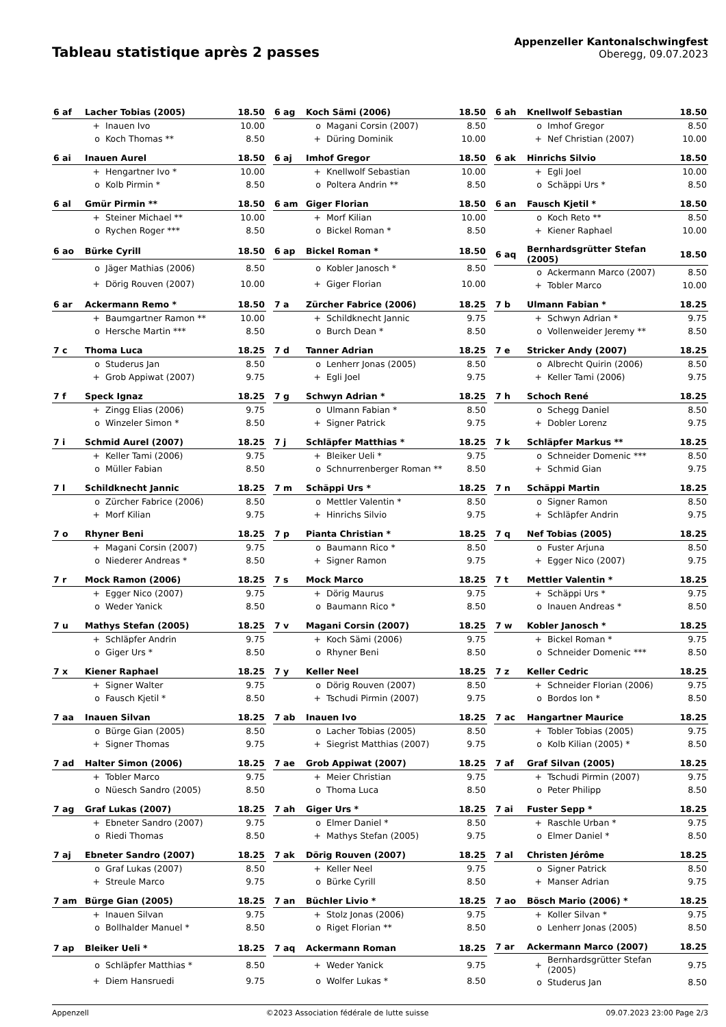Tableau statistique après 2 passes
Appenzeller Kantonalschwingfest
Oberegg, 09.07.2023
| 6 af | Lacher Tobias (2005) | | 18.50 |
| | + | Inauen Ivo | 10.00 |
| | o | Koch Thomas ** | 8.50 |
| 6 ag | Koch Sämi (2006) | | 18.50 |
| | o | Magani Corsin (2007) | 8.50 |
| | + | Düring Dominik | 10.00 |
| 6 ah | Knellwolf Sebastian | | 18.50 |
| | o | Imhof Gregor | 8.50 |
| | + | Nef Christian (2007) | 10.00 |
| 6 ai | Inauen Aurel | | 18.50 |
| | + | Hengartner Ivo * | 10.00 |
| | o | Kolb Pirmin * | 8.50 |
| 6 aj | Imhof Gregor | | 18.50 |
| | + | Knellwolf Sebastian | 10.00 |
| | o | Poltera Andrin ** | 8.50 |
| 6 ak | Hinrichs Silvio | | 18.50 |
| | + | Egli Joel | 10.00 |
| | o | Schäppi Urs * | 8.50 |
| 6 al | Gmür Pirmin ** | | 18.50 |
| | + | Steiner Michael ** | 10.00 |
| | o | Rychen Roger *** | 8.50 |
| 6 am | Giger Florian | | 18.50 |
| | + | Morf Kilian | 10.00 |
| | o | Bickel Roman * | 8.50 |
| 6 an | Fausch Kjetil * | | 18.50 |
| | o | Koch Reto ** | 8.50 |
| | + | Kiener Raphael | 10.00 |
| 6 ao | Bürke Cyrill | | 18.50 |
| | o | Jäger Mathias (2006) | 8.50 |
| | + | Dörig Rouven (2007) | 10.00 |
| 6 ap | Bickel Roman * | | 18.50 |
| | o | Kobler Janosch * | 8.50 |
| | + | Giger Florian | 10.00 |
| 6 aq | Bernhardsgrütter Stefan (2005) | | 18.50 |
| | o | Ackermann Marco (2007) | 8.50 |
| | + | Tobler Marco | 10.00 |
| 6 ar | Ackermann Remo * | | 18.50 |
| | + | Baumgartner Ramon ** | 10.00 |
| | o | Hersche Martin *** | 8.50 |
| 7 a | Zürcher Fabrice (2006) | | 18.25 |
| | + | Schildknecht Jannic | 9.75 |
| | o | Burch Dean * | 8.50 |
| 7 b | Ulmann Fabian * | | 18.25 |
| | + | Schwyn Adrian * | 9.75 |
| | o | Vollenweider Jeremy ** | 8.50 |
| 7 c | Thoma Luca | | 18.25 |
| | o | Studerus Jan | 8.50 |
| | + | Grob Appiwat (2007) | 9.75 |
| 7 d | Tanner Adrian | | 18.25 |
| | o | Lenherr Jonas (2005) | 8.50 |
| | + | Egli Joel | 9.75 |
| 7 e | Stricker Andy (2007) | | 18.25 |
| | o | Albrecht Quirin (2006) | 8.50 |
| | + | Keller Tami (2006) | 9.75 |
| 7 f | Speck Ignaz | | 18.25 |
| | + | Zingg Elias (2006) | 9.75 |
| | o | Winzeler Simon * | 8.50 |
| 7 g | Schwyn Adrian * | | 18.25 |
| | o | Ulmann Fabian * | 8.50 |
| | + | Signer Patrick | 9.75 |
| 7 h | Schoch René | | 18.25 |
| | o | Schegg Daniel | 8.50 |
| | + | Dobler Lorenz | 9.75 |
| 7 i | Schmid Aurel (2007) | | 18.25 |
| | + | Keller Tami (2006) | 9.75 |
| | o | Müller Fabian | 8.50 |
| 7 j | Schläpfer Matthias * | | 18.25 |
| | + | Bleiker Ueli * | 9.75 |
| | o | Schnurrenberger Roman ** | 8.50 |
| 7 k | Schläpfer Markus ** | | 18.25 |
| | o | Schneider Domenic *** | 8.50 |
| | + | Schmid Gian | 9.75 |
| 7 l | Schildknecht Jannic | | 18.25 |
| | o | Zürcher Fabrice (2006) | 8.50 |
| | + | Morf Kilian | 9.75 |
| 7 m | Schäppi Urs * | | 18.25 |
| | o | Mettler Valentin * | 8.50 |
| | + | Hinrichs Silvio | 9.75 |
| 7 n | Schäppi Martin | | 18.25 |
| | o | Signer Ramon | 8.50 |
| | + | Schläpfer Andrin | 9.75 |
| 7 o | Rhyner Beni | | 18.25 |
| | + | Magani Corsin (2007) | 9.75 |
| | o | Niederer Andreas * | 8.50 |
| 7 p | Pianta Christian * | | 18.25 |
| | o | Baumann Rico * | 8.50 |
| | + | Signer Ramon | 9.75 |
| 7 q | Nef Tobias (2005) | | 18.25 |
| | o | Fuster Arjuna | 8.50 |
| | + | Egger Nico (2007) | 9.75 |
| 7 r | Mock Ramon (2006) | | 18.25 |
| | + | Egger Nico (2007) | 9.75 |
| | o | Weder Yanick | 8.50 |
| 7 s | Mock Marco | | 18.25 |
| | + | Dörig Maurus | 9.75 |
| | o | Baumann Rico * | 8.50 |
| 7 t | Mettler Valentin * | | 18.25 |
| | + | Schäppi Urs * | 9.75 |
| | o | Inauen Andreas * | 8.50 |
| 7 u | Mathys Stefan (2005) | | 18.25 |
| | + | Schläpfer Andrin | 9.75 |
| | o | Giger Urs * | 8.50 |
| 7 v | Magani Corsin (2007) | | 18.25 |
| | + | Koch Sämi (2006) | 9.75 |
| | o | Rhyner Beni | 8.50 |
| 7 w | Kobler Janosch * | | 18.25 |
| | + | Bickel Roman * | 9.75 |
| | o | Schneider Domenic *** | 8.50 |
| 7 x | Kiener Raphael | | 18.25 |
| | + | Signer Walter | 9.75 |
| | o | Fausch Kjetil * | 8.50 |
| 7 y | Keller Neel | | 18.25 |
| | o | Dörig Rouven (2007) | 8.50 |
| | + | Tschudi Pirmin (2007) | 9.75 |
| 7 z | Keller Cedric | | 18.25 |
| | + | Schneider Florian (2006) | 9.75 |
| | o | Bordos Ion * | 8.50 |
| 7 aa | Inauen Silvan | | 18.25 |
| | o | Bürge Gian (2005) | 8.50 |
| | + | Signer Thomas | 9.75 |
| 7 ab | Inauen Ivo | | 18.25 |
| | o | Lacher Tobias (2005) | 8.50 |
| | + | Siegrist Matthias (2007) | 9.75 |
| 7 ac | Hangartner Maurice | | 18.25 |
| | + | Tobler Tobias (2005) | 9.75 |
| | o | Kolb Kilian (2005) * | 8.50 |
| 7 ad | Halter Simon (2006) | | 18.25 |
| | + | Tobler Marco | 9.75 |
| | o | Nüesch Sandro (2005) | 8.50 |
| 7 ae | Grob Appiwat (2007) | | 18.25 |
| | + | Meier Christian | 9.75 |
| | o | Thoma Luca | 8.50 |
| 7 af | Graf Silvan (2005) | | 18.25 |
| | + | Tschudi Pirmin (2007) | 9.75 |
| | o | Peter Philipp | 8.50 |
| 7 ag | Graf Lukas (2007) | | 18.25 |
| | + | Ebneter Sandro (2007) | 9.75 |
| | o | Riedi Thomas | 8.50 |
| 7 ah | Giger Urs * | | 18.25 |
| | o | Elmer Daniel * | 8.50 |
| | + | Mathys Stefan (2005) | 9.75 |
| 7 ai | Fuster Sepp * | | 18.25 |
| | + | Raschle Urban * | 9.75 |
| | o | Elmer Daniel * | 8.50 |
| 7 aj | Ebneter Sandro (2007) | | 18.25 |
| | o | Graf Lukas (2007) | 8.50 |
| | + | Streule Marco | 9.75 |
| 7 ak | Dörig Rouven (2007) | | 18.25 |
| | + | Keller Neel | 9.75 |
| | o | Bürke Cyrill | 8.50 |
| 7 al | Christen Jérôme | | 18.25 |
| | o | Signer Patrick | 8.50 |
| | + | Manser Adrian | 9.75 |
| 7 am | Bürge Gian (2005) | | 18.25 |
| | + | Inauen Silvan | 9.75 |
| | o | Bollhalder Manuel * | 8.50 |
| 7 an | Büchler Livio * | | 18.25 |
| | + | Stolz Jonas (2006) | 9.75 |
| | o | Riget Florian ** | 8.50 |
| 7 ao | Bösch Mario (2006) * | | 18.25 |
| | + | Koller Silvan * | 9.75 |
| | o | Lenherr Jonas (2005) | 8.50 |
| 7 ap | Bleiker Ueli * | | 18.25 |
| | o | Schläpfer Matthias * | 8.50 |
| | + | Diem Hansruedi | 9.75 |
| 7 aq | Ackermann Roman | | 18.25 |
| | + | Weder Yanick | 9.75 |
| | o | Wolfer Lukas * | 8.50 |
| 7 ar | Ackermann Marco (2007) | | 18.25 |
| | + | Bernhardsgrütter Stefan (2005) | 9.75 |
| | o | Studerus Jan | 8.50 |
Appenzell ©2023 Association fédérale de lutte suisse 09.07.2023 23:00 Page 2/3